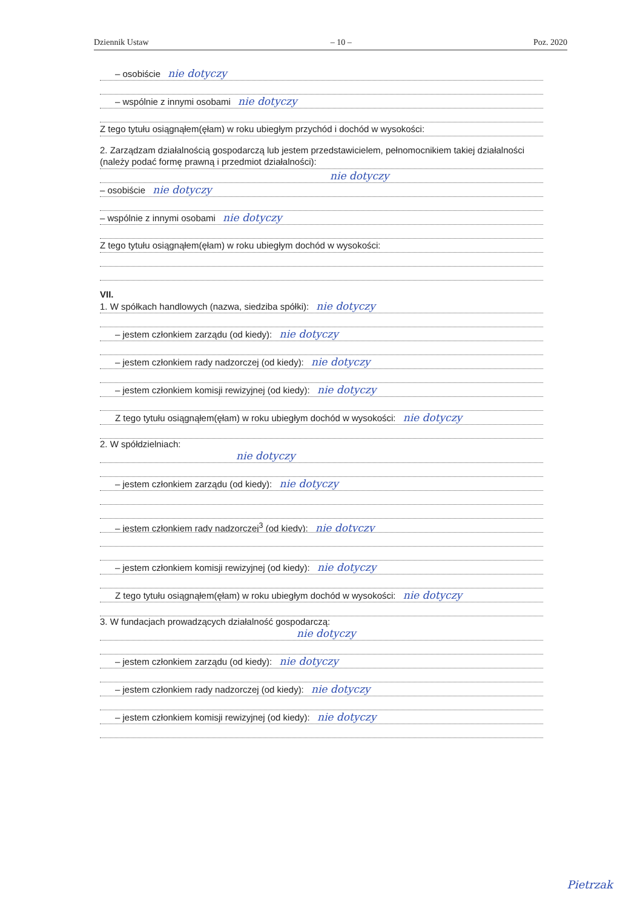Dziennik Ustaw – 10 – Poz. 2020
– osobiście nie dotyczy
– wspólnie z innymi osobami nie dotyczy
Z tego tytułu osiągnąłem(ęłam) w roku ubiegłym przychód i dochód w wysokości:
2. Zarządzam działalnością gospodarczą lub jestem przedstawicielem, pełnomocnikiem takiej działalności
(należy podać formę prawną i przedmiot działalności):
nie dotyczy
– osobiście nie dotyczy
– wspólnie z innymi osobami nie dotyczy
Z tego tytułu osiągnąłem(ęłam) w roku ubiegłym dochód w wysokości:
VII.
1. W spółkach handlowych (nazwa, siedziba spółki): nie dotyczy
– jestem członkiem zarządu (od kiedy): nie dotyczy
– jestem członkiem rady nadzorczej (od kiedy): nie dotyczy
– jestem członkiem komisji rewizyjnej (od kiedy): nie dotyczy
Z tego tytułu osiągnąłem(ęłam) w roku ubiegłym dochód w wysokości: nie dotyczy
2. W spółdzielniach:
nie dotyczy
– jestem członkiem zarządu (od kiedy): nie dotyczy
– jestem członkiem rady nadzorczej<sup>3</sup> (od kiedy): nie dotyczy
– jestem członkiem komisji rewizyjnej (od kiedy): nie dotyczy
Z tego tytułu osiągnąłem(ęłam) w roku ubiegłym dochód w wysokości: nie dotyczy
3. W fundacjach prowadzących działalność gospodarczą:
nie dotyczy
– jestem członkiem zarządu (od kiedy): nie dotyczy
– jestem członkiem rady nadzorczej (od kiedy): nie dotyczy
– jestem członkiem komisji rewizyjnej (od kiedy): nie dotyczy
Pietrzak